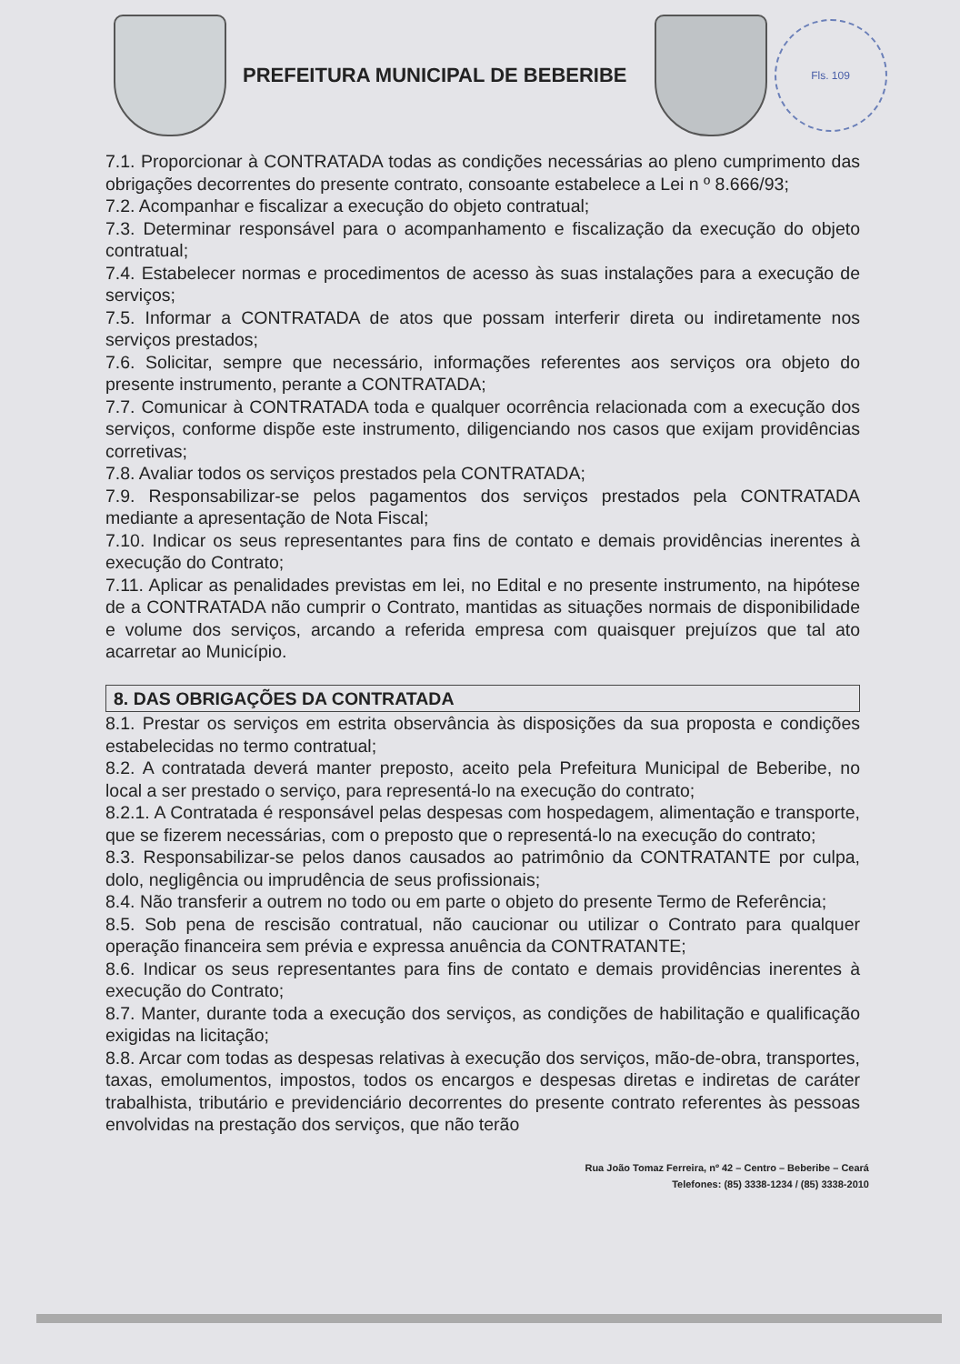PREFEITURA MUNICIPAL DE BEBERIBE
Fls. 109
7.1. Proporcionar à CONTRATADA todas as condições necessárias ao pleno cumprimento das obrigações decorrentes do presente contrato, consoante estabelece a Lei n º 8.666/93;
7.2. Acompanhar e fiscalizar a execução do objeto contratual;
7.3. Determinar responsável para o acompanhamento e fiscalização da execução do objeto contratual;
7.4. Estabelecer normas e procedimentos de acesso às suas instalações para a execução de serviços;
7.5. Informar a CONTRATADA de atos que possam interferir direta ou indiretamente nos serviços prestados;
7.6. Solicitar, sempre que necessário, informações referentes aos serviços ora objeto do presente instrumento, perante a CONTRATADA;
7.7. Comunicar à CONTRATADA toda e qualquer ocorrência relacionada com a execução dos serviços, conforme dispõe este instrumento, diligenciando nos casos que exijam providências corretivas;
7.8. Avaliar todos os serviços prestados pela CONTRATADA;
7.9. Responsabilizar-se pelos pagamentos dos serviços prestados pela CONTRATADA mediante a apresentação de Nota Fiscal;
7.10. Indicar os seus representantes para fins de contato e demais providências inerentes à execução do Contrato;
7.11. Aplicar as penalidades previstas em lei, no Edital e no presente instrumento, na hipótese de a CONTRATADA não cumprir o Contrato, mantidas as situações normais de disponibilidade e volume dos serviços, arcando a referida empresa com quaisquer prejuízos que tal ato acarretar ao Município.
8. DAS OBRIGAÇÕES DA CONTRATADA
8.1. Prestar os serviços em estrita observância às disposições da sua proposta e condições estabelecidas no termo contratual;
8.2. A contratada deverá manter preposto, aceito pela Prefeitura Municipal de Beberibe, no local a ser prestado o serviço, para representá-lo na execução do contrato;
8.2.1. A Contratada é responsável pelas despesas com hospedagem, alimentação e transporte, que se fizerem necessárias, com o preposto que o representá-lo na execução do contrato;
8.3. Responsabilizar-se pelos danos causados ao patrimônio da CONTRATANTE por culpa, dolo, negligência ou imprudência de seus profissionais;
8.4. Não transferir a outrem no todo ou em parte o objeto do presente Termo de Referência;
8.5. Sob pena de rescisão contratual, não caucionar ou utilizar o Contrato para qualquer operação financeira sem prévia e expressa anuência da CONTRATANTE;
8.6. Indicar os seus representantes para fins de contato e demais providências inerentes à execução do Contrato;
8.7. Manter, durante toda a execução dos serviços, as condições de habilitação e qualificação exigidas na licitação;
8.8. Arcar com todas as despesas relativas à execução dos serviços, mão-de-obra, transportes, taxas, emolumentos, impostos, todos os encargos e despesas diretas e indiretas de caráter trabalhista, tributário e previdenciário decorrentes do presente contrato referentes às pessoas envolvidas na prestação dos serviços, que não terão
Rua João Tomaz Ferreira, nº 42 – Centro – Beberibe – Ceará
Telefones: (85) 3338-1234 / (85) 3338-2010